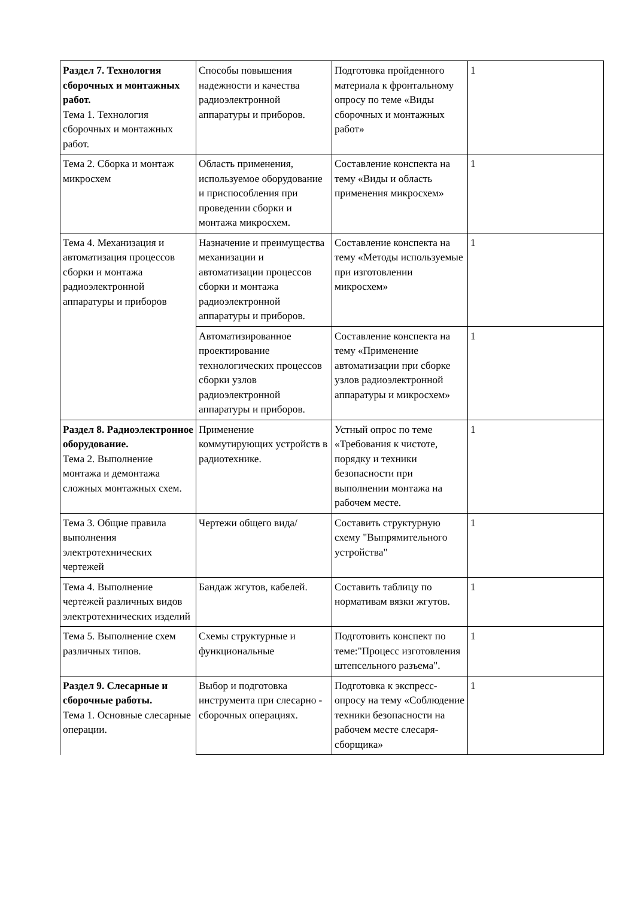| Раздел 7. Технология сборочных и монтажных работ. Тема 1. Технология сборочных и монтажных работ. | Способы повышения надежности и качества радиоэлектронной аппаратуры и приборов. | Подготовка пройденного материала к фронтальному опросу по теме «Виды сборочных и монтажных работ» | 1 |
| Тема 2. Сборка и монтаж микросхем | Область применения, используемое оборудование и приспособления при проведении сборки и монтажа микросхем. | Составление конспекта на тему «Виды и область применения микросхем» | 1 |
| Тема 4. Механизация и автоматизация процессов сборки и монтажа радиоэлектронной аппаратуры и приборов | Назначение и преимущества механизации и автоматизации процессов сборки и монтажа радиоэлектронной аппаратуры и приборов. | Составление конспекта на тему «Методы используемые при изготовлении микросхем» | 1 |
| | Автоматизированное проектирование технологических процессов сборки узлов радиоэлектронной аппаратуры и приборов. | Составление конспекта на тему «Применение автоматизации при сборке узлов радиоэлектронной аппаратуры и микросхем» | 1 |
| Раздел 8. Радиоэлектронное оборудование. Тема 2. Выполнение монтажа и демонтажа сложных монтажных схем. | Применение коммутирующих устройств в радиотехнике. | Устный опрос по теме «Требования к чистоте, порядку и техники безопасности при выполнении монтажа на рабочем месте. | 1 |
| Тема 3. Общие правила выполнения электротехнических чертежей | Чертежи общего вида/ | Составить структурную схему "Выпрямительного устройства" | 1 |
| Тема 4. Выполнение чертежей различных видов электротехнических изделий | Бандаж жгутов, кабелей. | Составить таблицу по нормативам вязки жгутов. | 1 |
| Тема 5. Выполнение схем различных типов. | Схемы структурные и функциональные | Подготовить конспект по теме:"Процесс изготовления штепсельного разъема". | 1 |
| Раздел 9. Слесарные и сборочные работы. Тема 1. Основные слесарные операции. | Выбор и подготовка инструмента при слесарно - сборочных операциях. | Подготовка к экспресс-опросу на тему «Соблюдение техники безопасности на рабочем месте слесаря-сборщика» | 1 |